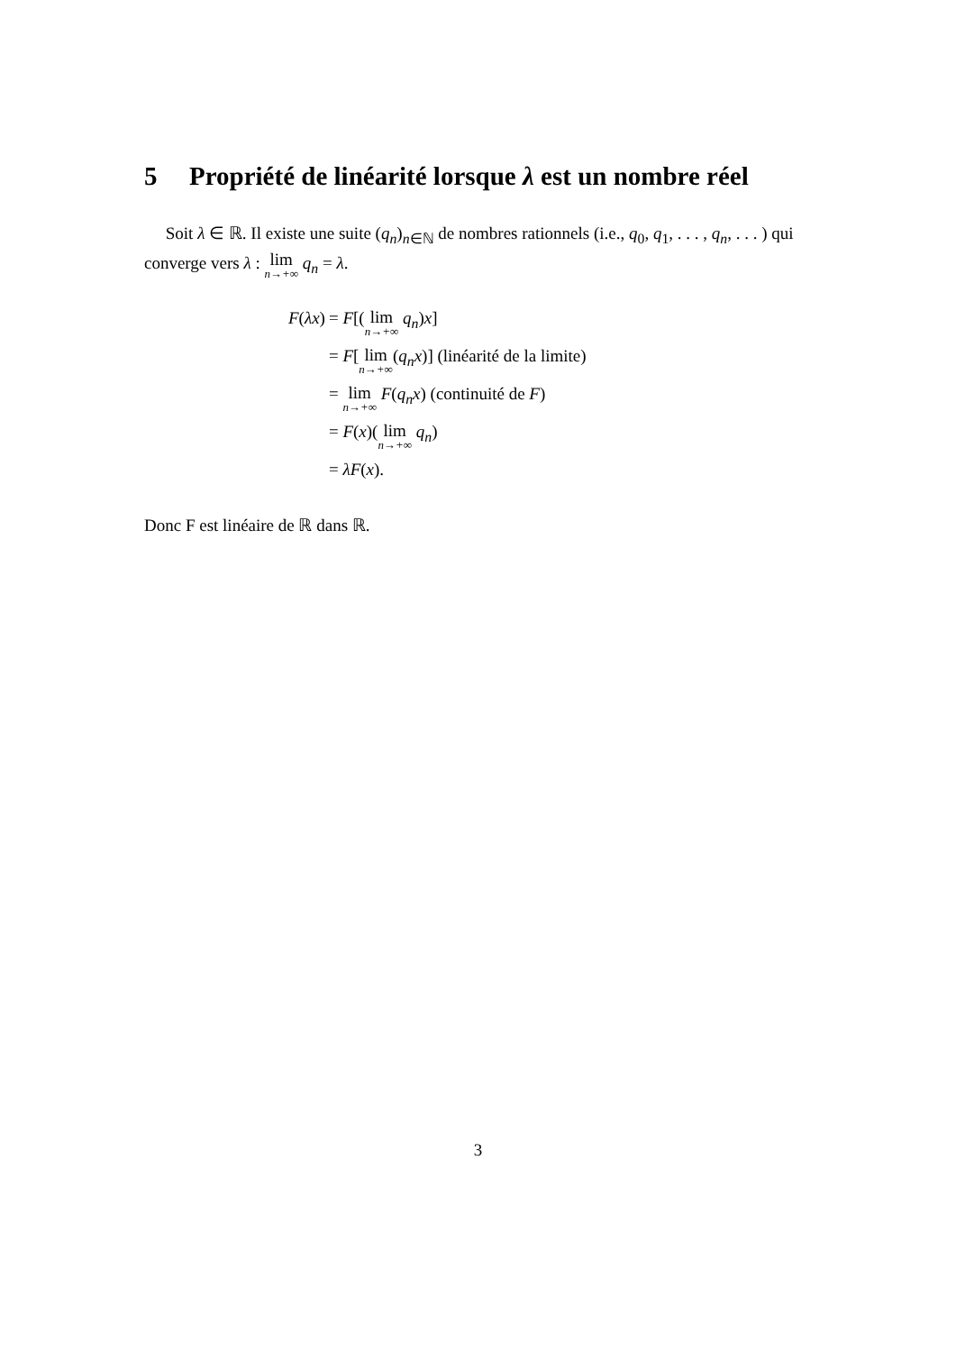5 Propriété de linéarité lorsque λ est un nombre réel
Soit λ ∈ ℝ. Il existe une suite (q<sub>n</sub>)<sub>n∈ℕ</sub> de nombres rationnels (i.e., q<sub>0</sub>, q<sub>1</sub>, . . . , q<sub>n</sub>, . . . ) qui converge vers λ : lim<sub>n→+∞</sub> q<sub>n</sub> = λ.
| F ( λx ) | = F [( lim<sub>n→+∞</sub> q<sub>n</sub> ) x ] |
| | = F [ lim<sub>n→+∞</sub> ( q<sub>n</sub>x )] (linéarité de la limite) |
| | = lim<sub>n→+∞</sub> F ( q<sub>n</sub>x ) (continuité de F ) |
| | = F ( x )( lim<sub>n→+∞</sub> q<sub>n</sub> ) |
| | = λF ( x ). |
Donc F est linéaire de ℝ dans ℝ.
3